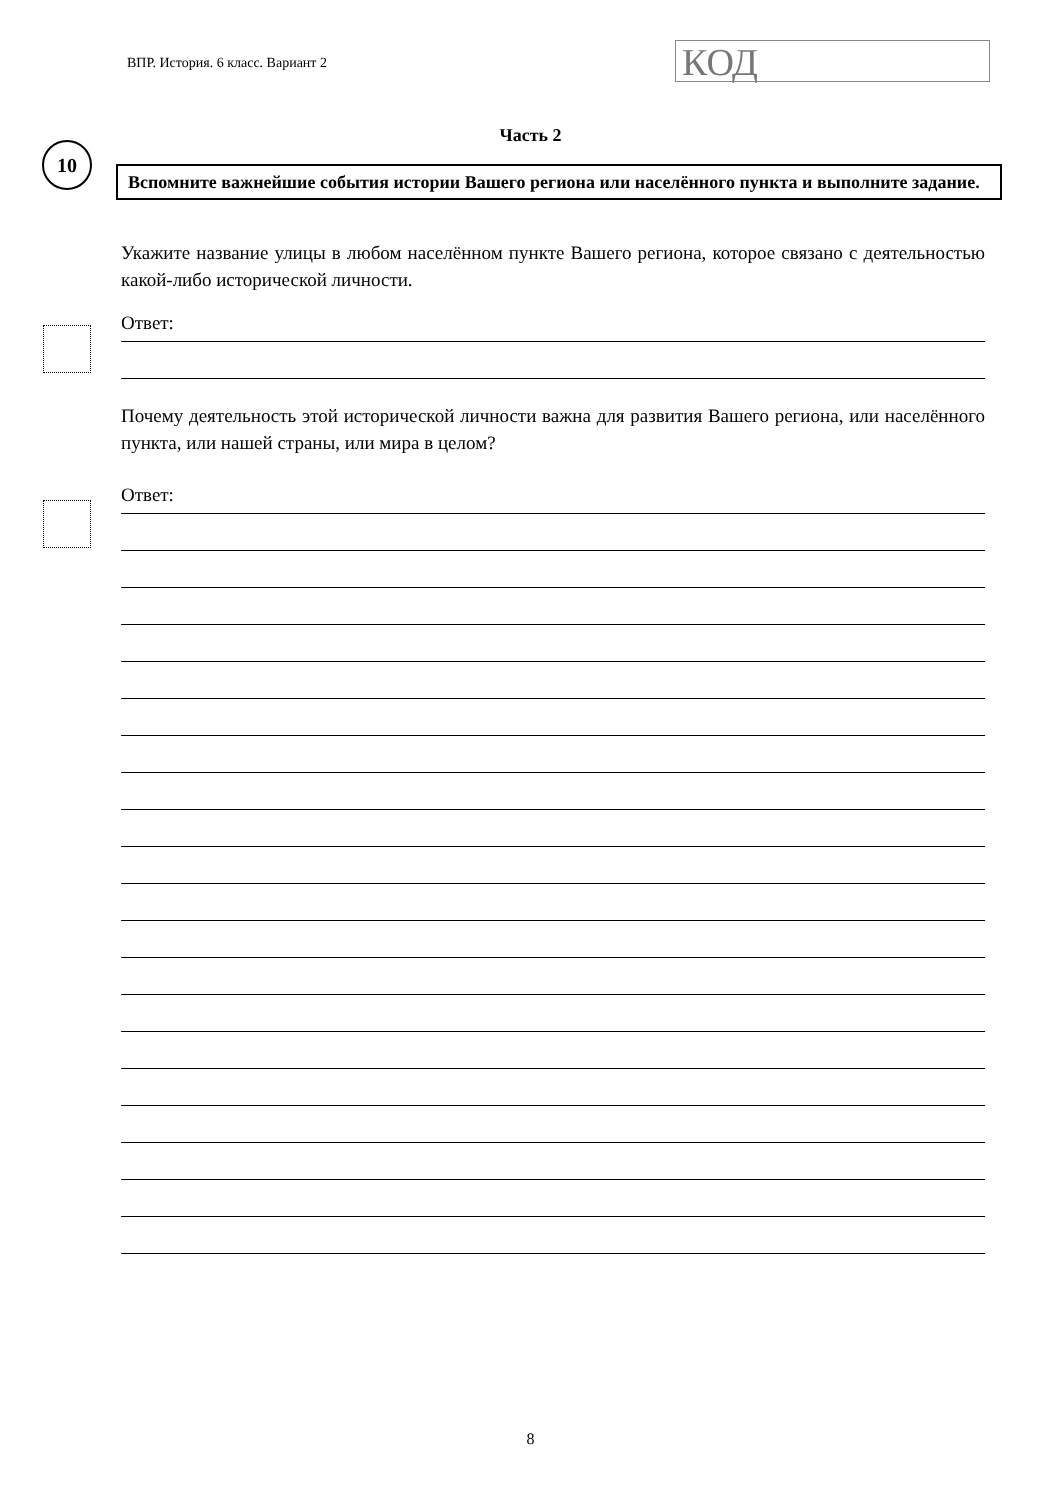ВПР. История. 6 класс. Вариант 2
КОД
10
Часть 2
Вспомните важнейшие события истории Вашего региона или населённого пункта и выполните задание.
Укажите название улицы в любом населённом пункте Вашего региона, которое связано с деятельностью какой-либо исторической личности.
Ответ:
Почему деятельность этой исторической личности важна для развития Вашего региона, или населённого пункта, или нашей страны, или мира в целом?
Ответ:
8